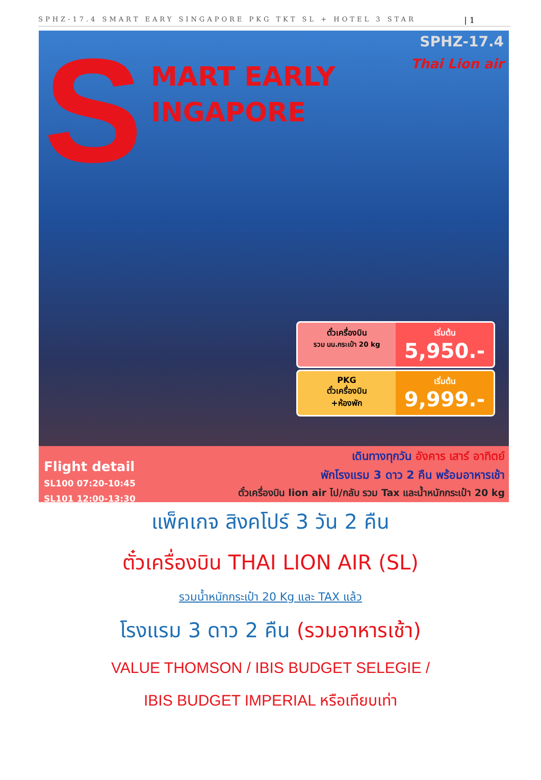SPHZ-17.4 SMART EARY SINGAPORE PKG TKT SL + HOTEL 3 STAR | 1
S
MART EARLY
INGAPORE
SPHZ-17.4
Thai Lion air
ตั๋วเครื่องบิน
รวม นน.กระเป๋า 20 kg
เริ่มต้น
5,950.-
PKG
ตั๋วเครื่องบิน
+ห้องพัก
เริ่มต้น
9,999.-
Flight detail
SL100 07:20-10:45
SL101 12:00-13:30
เดินทางทุกวัน อังคาร เสาร์ อาทิตย์
พักโรงแรม 3 ดาว 2 คืน พร้อมอาหารเช้า
ตั๋วเครื่องบิน lion air ไป/กลับ รวม Tax และน้ำหนักกระเป๋า 20 kg
แพ็คเกจ สิงคโปร์ 3 วัน 2 คืน
ตั๋วเครื่องบิน THAI LION AIR (SL)
รวมน้ำหนักกระเป๋า 20 Kg และ TAX แล้ว
โรงแรม 3 ดาว 2 คืน (รวมอาหารเช้า)
VALUE THOMSON / IBIS BUDGET SELEGIE /
IBIS BUDGET IMPERIAL หรือเทียบเท่า